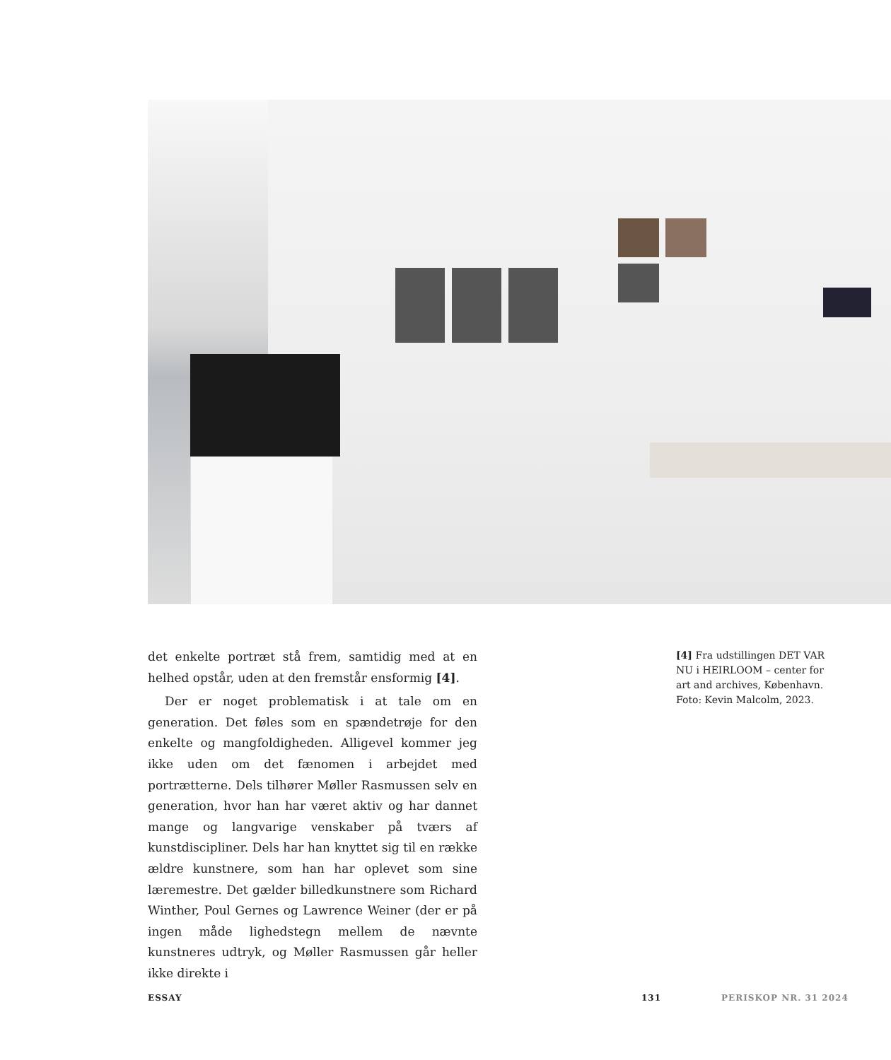det enkelte portræt stå frem, samtidig med at en helhed opstår, uden at den fremstår ensformig [4].
Der er noget problematisk i at tale om en generation. Det føles som en spændetrøje for den enkelte og mangfoldigheden. Alligevel kommer jeg ikke uden om det fænomen i arbejdet med portrætterne. Dels tilhører Møller Rasmussen selv en generation, hvor han har været aktiv og har dannet mange og langvarige venskaber på tværs af kunstdiscipliner. Dels har han knyttet sig til en række ældre kunstnere, som han har oplevet som sine læremestre. Det gælder billedkunstnere som Richard Winther, Poul Gernes og Lawrence Weiner (der er på ingen måde lighedstegn mellem de nævnte kunstneres udtryk, og Møller Rasmussen går heller ikke direkte i
[4] Fra udstillingen DET VAR NU i HEIRLOOM – center for art and archives, København. Foto: Kevin Malcolm, 2023.
ESSAY 131 PERISKOP NR. 31 2024